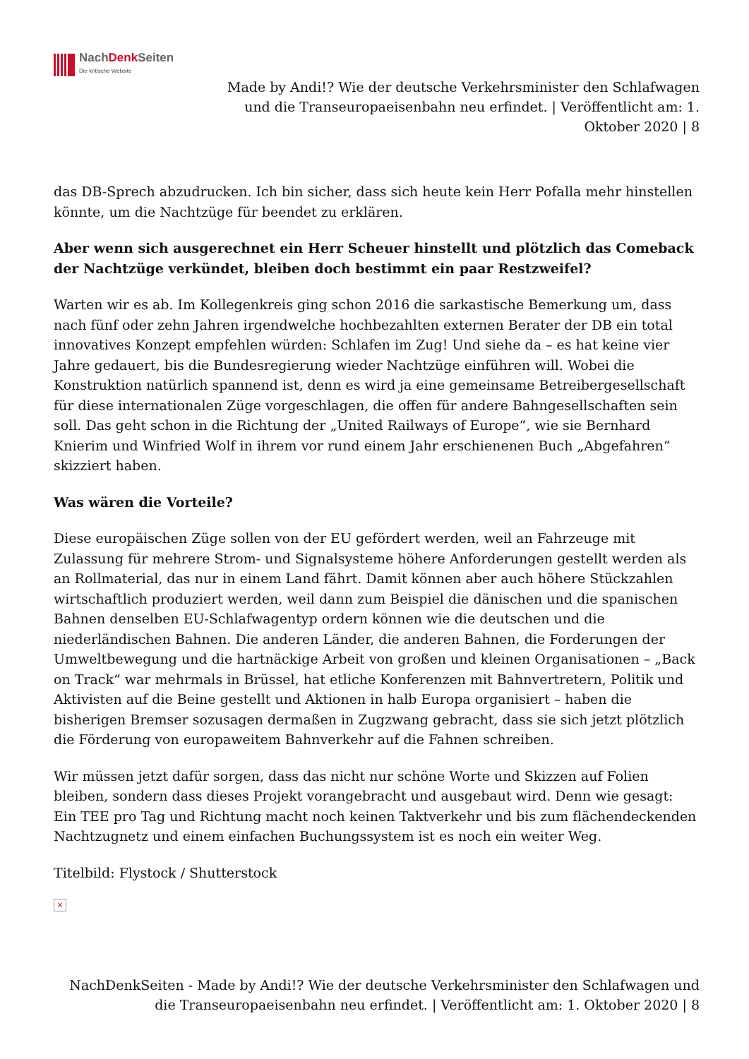NachDenk Seiten
Die kritische Website
Made by Andi!? Wie der deutsche Verkehrsminister den Schlafwagen und die Transeuropaeisenbahn neu erfindet. | Veröffentlicht am: 1. Oktober 2020 | 8
das DB-Sprech abzudrucken. Ich bin sicher, dass sich heute kein Herr Pofalla mehr hinstellen könnte, um die Nachtzüge für beendet zu erklären.
Aber wenn sich ausgerechnet ein Herr Scheuer hinstellt und plötzlich das Comeback der Nachtzüge verkündet, bleiben doch bestimmt ein paar Restzweifel?
Warten wir es ab. Im Kollegenkreis ging schon 2016 die sarkastische Bemerkung um, dass nach fünf oder zehn Jahren irgendwelche hochbezahlten externen Berater der DB ein total innovatives Konzept empfehlen würden: Schlafen im Zug! Und siehe da – es hat keine vier Jahre gedauert, bis die Bundesregierung wieder Nachtzüge einführen will. Wobei die Konstruktion natürlich spannend ist, denn es wird ja eine gemeinsame Betreibergesellschaft für diese internationalen Züge vorgeschlagen, die offen für andere Bahngesellschaften sein soll. Das geht schon in die Richtung der „United Railways of Europe“, wie sie Bernhard Knierim und Winfried Wolf in ihrem vor rund einem Jahr erschienenen Buch „Abgefahren“ skizziert haben.
Was wären die Vorteile?
Diese europäischen Züge sollen von der EU gefördert werden, weil an Fahrzeuge mit Zulassung für mehrere Strom- und Signalsysteme höhere Anforderungen gestellt werden als an Rollmaterial, das nur in einem Land fährt. Damit können aber auch höhere Stückzahlen wirtschaftlich produziert werden, weil dann zum Beispiel die dänischen und die spanischen Bahnen denselben EU-Schlafwagentyp ordern können wie die deutschen und die niederländischen Bahnen. Die anderen Länder, die anderen Bahnen, die Forderungen der Umweltbewegung und die hartnäckige Arbeit von großen und kleinen Organisationen – „Back on Track“ war mehrmals in Brüssel, hat etliche Konferenzen mit Bahnvertretern, Politik und Aktivisten auf die Beine gestellt und Aktionen in halb Europa organisiert – haben die bisherigen Bremser sozusagen dermaßen in Zugzwang gebracht, dass sie sich jetzt plötzlich die Förderung von europaweitem Bahnverkehr auf die Fahnen schreiben.
Wir müssen jetzt dafür sorgen, dass das nicht nur schöne Worte und Skizzen auf Folien bleiben, sondern dass dieses Projekt vorangebracht und ausgebaut wird. Denn wie gesagt: Ein TEE pro Tag und Richtung macht noch keinen Taktverkehr und bis zum flächendeckenden Nachtzugnetz und einem einfachen Buchungssystem ist es noch ein weiter Weg.
Titelbild: Flystock / Shutterstock
×
NachDenkSeiten - Made by Andi!? Wie der deutsche Verkehrsminister den Schlafwagen und die Transeuropaeisenbahn neu erfindet. | Veröffentlicht am: 1. Oktober 2020 | 8